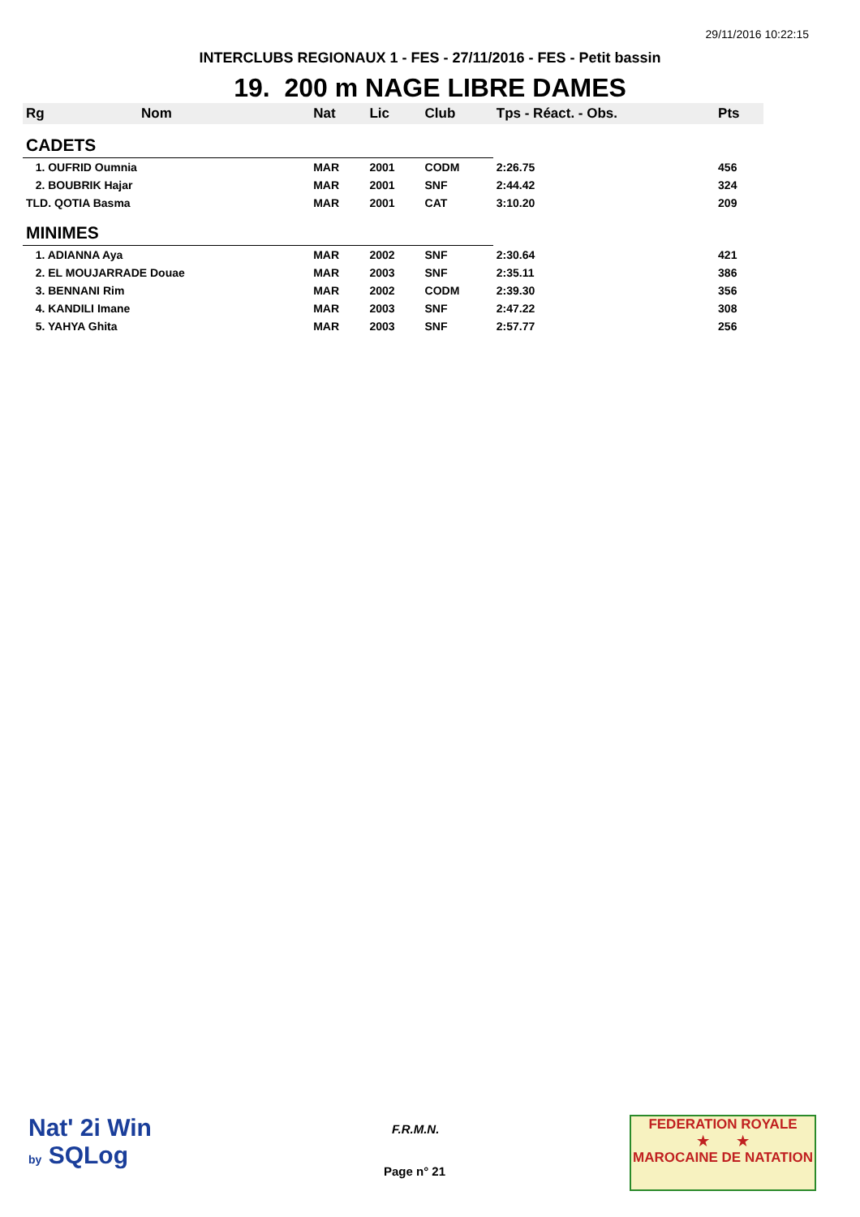29/11/2016 10:22:15
INTERCLUBS REGIONAUX 1 - FES - 27/11/2016 - FES - Petit bassin
19. 200 m NAGE LIBRE DAMES
| Rg | Nom | Nat | Lic | Club | Tps - Réact. - Obs. | Pts |
| --- | --- | --- | --- | --- | --- | --- |
| CADETS | | | | | | |
| 1. OUFRID Oumnia | | MAR | 2001 | CODM | 2:26.75 | 456 |
| 2. BOUBRIK Hajar | | MAR | 2001 | SNF | 2:44.42 | 324 |
| TLD. QOTIA Basma | | MAR | 2001 | CAT | 3:10.20 | 209 |
| MINIMES | | | | | | |
| 1. ADIANNA Aya | | MAR | 2002 | SNF | 2:30.64 | 421 |
| 2. EL MOUJARRADE Douae | | MAR | 2003 | SNF | 2:35.11 | 386 |
| 3. BENNANI Rim | | MAR | 2002 | CODM | 2:39.30 | 356 |
| 4. KANDILI Imane | | MAR | 2003 | SNF | 2:47.22 | 308 |
| 5. YAHYA Ghita | | MAR | 2003 | SNF | 2:57.77 | 256 |
Nat' 2i Win
by SQLog
F.R.M.N.
Page n° 21
FEDERATION ROYALE
★ ★
MAROCAINE DE NATATION